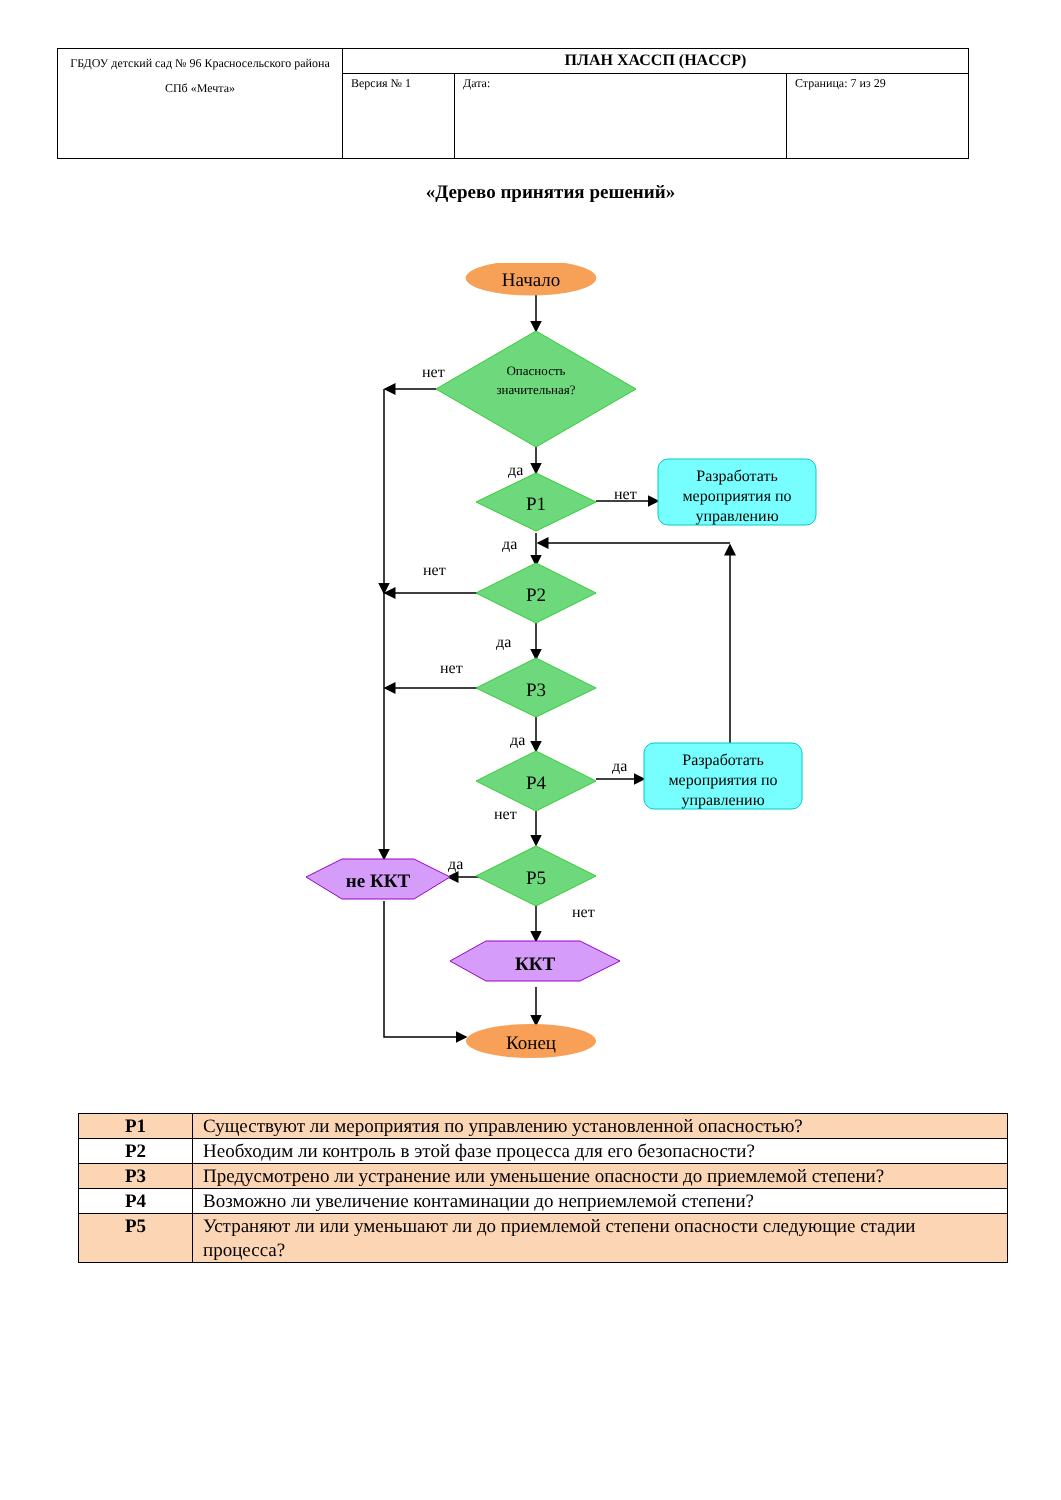| ГБДОУ детский сад № 96 Красносельского района СПб «Мечта» | ПЛАН ХАССП (HACCP) | | |
| | Версия № 1 | Дата: | Страница: 7 из 29 |
«Дерево принятия решений»
Начало
Опасность
значительная?
Р1
Р2
Р3
Р4
Р5
Разработать
мероприятия по
управлению
Разработать
мероприятия по
управлению
не ККТ
ККТ
Конец
нет
да
нет
да
нет
да
нет
да
да
нет
да
нет
| Р1 | Существуют ли мероприятия по управлению установленной опасностью? |
| Р2 | Необходим ли контроль в этой фазе процесса для его безопасности? |
| Р3 | Предусмотрено ли устранение или уменьшение опасности до приемлемой степени? |
| Р4 | Возможно ли увеличение контаминации до неприемлемой степени? |
| Р5 | Устраняют ли или уменьшают ли до приемлемой степени опасности следующие стадии процесса? |